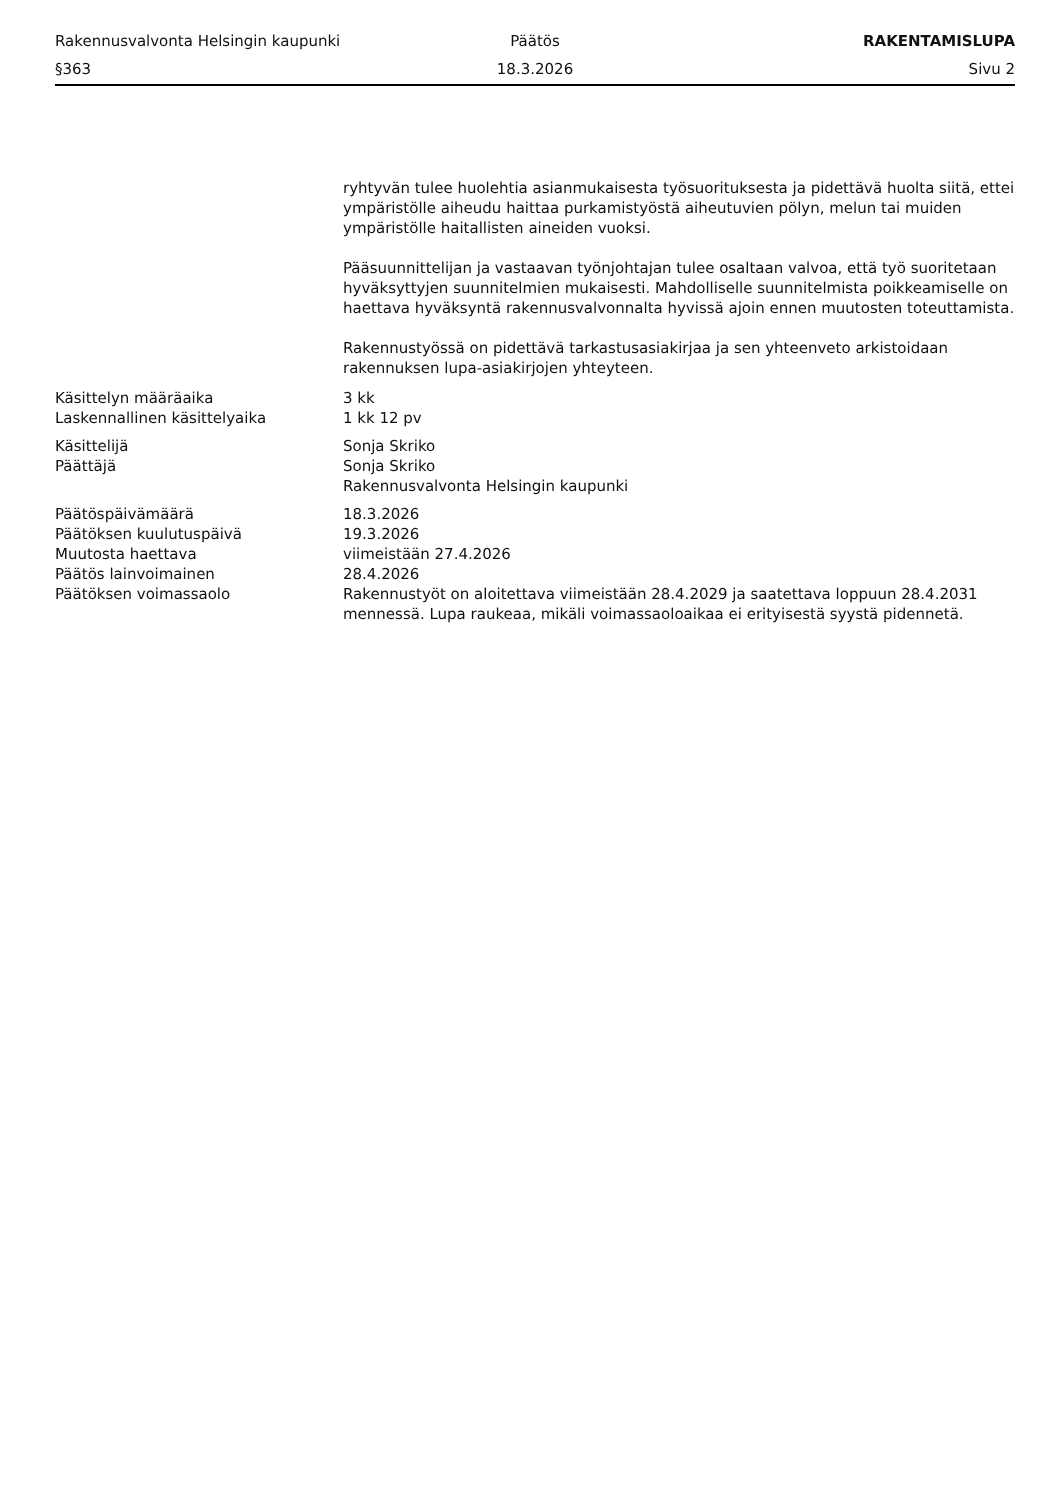Rakennusvalvonta Helsingin kaupunki Päätös RAKENTAMISLUPA
§363 18.3.2026 Sivu 2
ryhtyvän tulee huolehtia asianmukaisesta työsuorituksesta ja pidettävä huolta siitä, ettei ympäristölle aiheudu haittaa purkamistyöstä aiheutuvien pölyn, melun tai muiden ympäristölle haitallisten aineiden vuoksi.
Pääsuunnittelijan ja vastaavan työnjohtajan tulee osaltaan valvoa, että työ suoritetaan hyväksyttyjen suunnitelmien mukaisesti. Mahdolliselle suunnitelmista poikkeamiselle on haettava hyväksyntä rakennusvalvonnalta hyvissä ajoin ennen muutosten toteuttamista.
Rakennustyössä on pidettävä tarkastusasiakirjaa ja sen yhteenveto arkistoidaan rakennuksen lupa-asiakirjojen yhteyteen.
Käsittelyn määräaika 3 kk
Laskennallinen käsittelyaika 1 kk 12 pv
Käsittelijä Sonja Skriko
Päättäjä Sonja Skriko
Rakennusvalvonta Helsingin kaupunki
Päätöspäivämäärä 18.3.2026
Päätöksen kuulutuspäivä 19.3.2026
Muutosta haettava viimeistään 27.4.2026
Päätös lainvoimainen 28.4.2026
Päätöksen voimassaolo Rakennustyöt on aloitettava viimeistään 28.4.2029 ja saatettava loppuun 28.4.2031 mennessä. Lupa raukeaa, mikäli voimassaoloaikaa ei erityisestä syystä pidennetä.